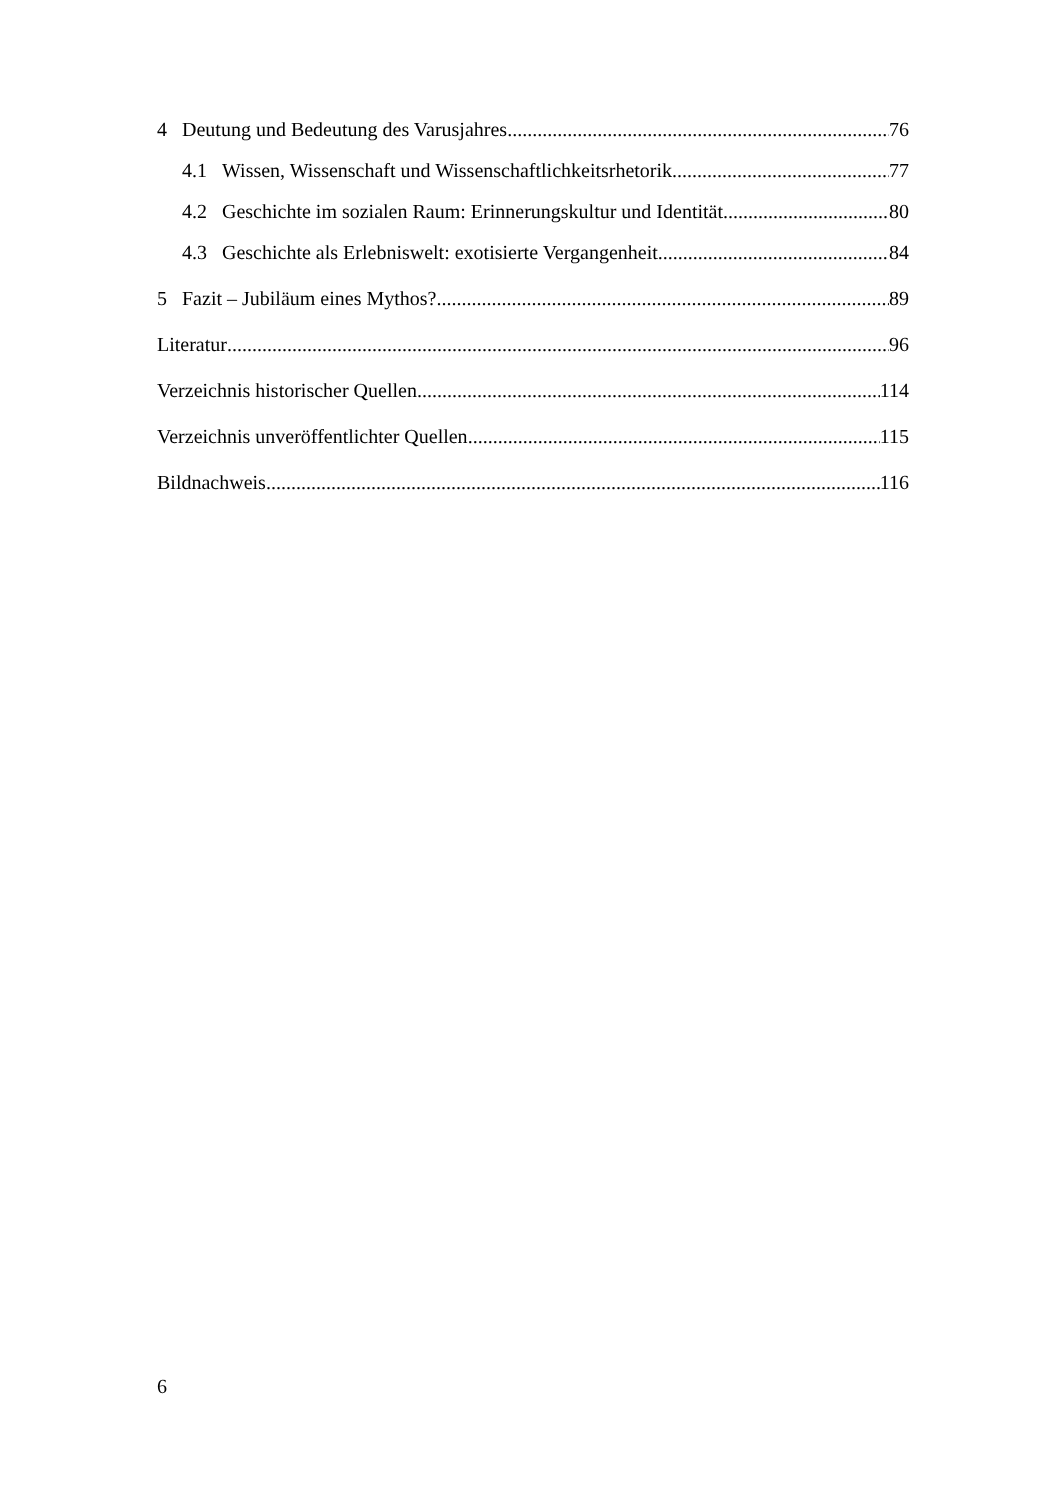4 Deutung und Bedeutung des Varusjahres 76
4.1 Wissen, Wissenschaft und Wissenschaftlichkeitsrhetorik 77
4.2 Geschichte im sozialen Raum: Erinnerungskultur und Identität 80
4.3 Geschichte als Erlebniswelt: exotisierte Vergangenheit 84
5 Fazit – Jubiläum eines Mythos? 89
Literatur 96
Verzeichnis historischer Quellen 114
Verzeichnis unveröffentlichter Quellen 115
Bildnachweis 116
6